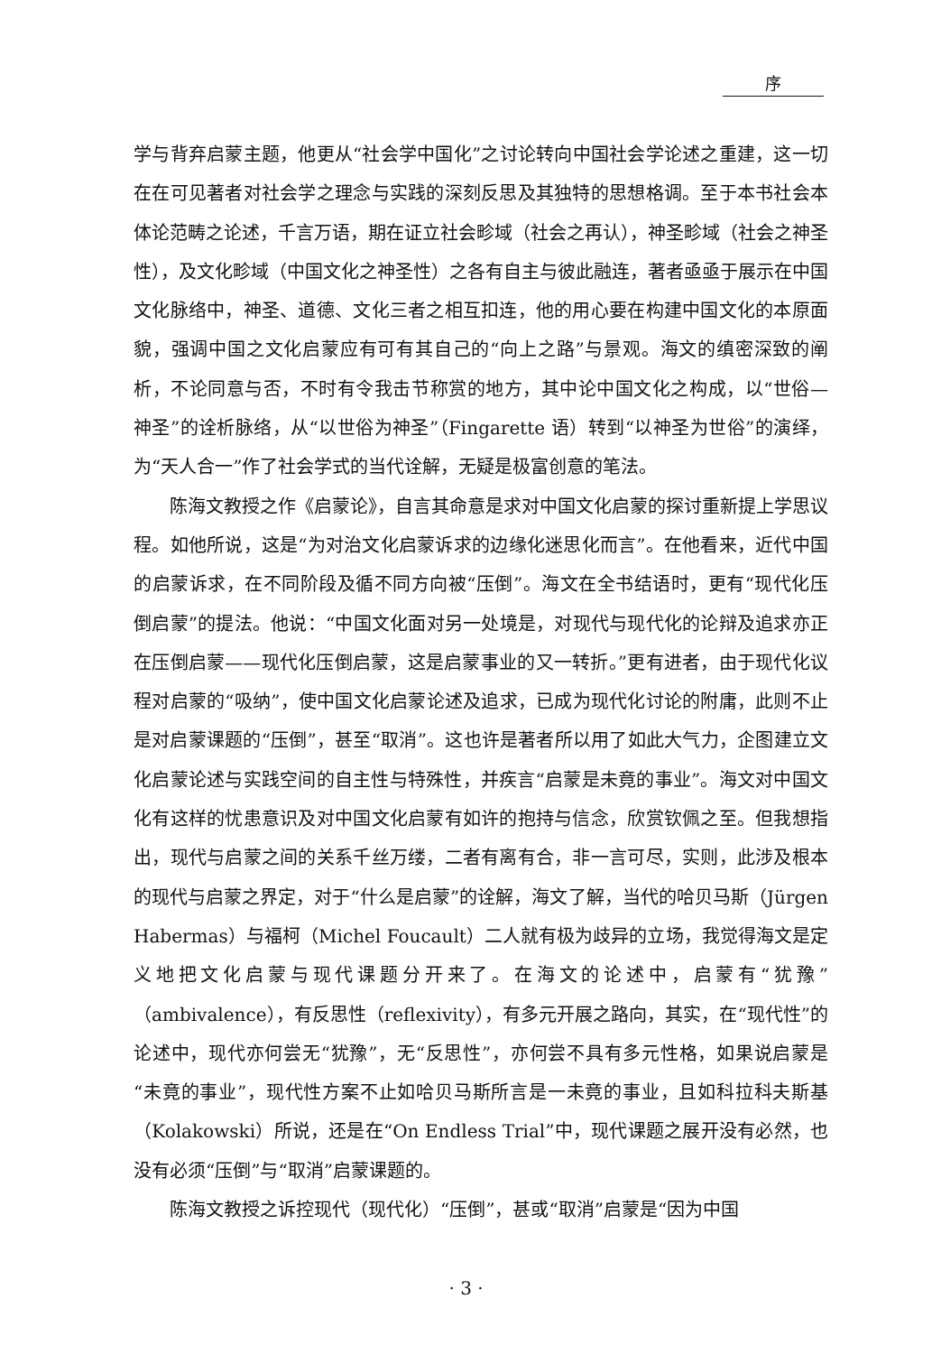序
学与背弃启蒙主题，他更从“社会学中国化”之讨论转向中国社会学论述之重建，这一切在在可见著者对社会学之理念与实践的深刻反思及其独特的思想格调。至于本书社会本体论范畴之论述，千言万语，期在证立社会畛域（社会之再认），神圣畛域（社会之神圣性），及文化畛域（中国文化之神圣性）之各有自主与彼此融连，著者亟亟于展示在中国文化脉络中，神圣、道德、文化三者之相互扣连，他的用心要在构建中国文化的本原面貌，强调中国之文化启蒙应有可有其自己的“向上之路”与景观。海文的缜密深致的阐析，不论同意与否，不时有令我击节称赏的地方，其中论中国文化之构成，以“世俗—神圣”的诠析脉络，从“以世俗为神圣”（Fingarette 语）转到“以神圣为世俗”的演绎，为“天人合一”作了社会学式的当代诠解，无疑是极富创意的笔法。
陈海文教授之作《启蒙论》，自言其命意是求对中国文化启蒙的探讨重新提上学思议程。如他所说，这是“为对治文化启蒙诉求的边缘化迷思化而言”。在他看来，近代中国的启蒙诉求，在不同阶段及循不同方向被“压倒”。海文在全书结语时，更有“现代化压倒启蒙”的提法。他说：“中国文化面对另一处境是，对现代与现代化的论辩及追求亦正在压倒启蒙——现代化压倒启蒙，这是启蒙事业的又一转折。”更有进者，由于现代化议程对启蒙的“吸纳”，使中国文化启蒙论述及追求，已成为现代化讨论的附庸，此则不止是对启蒙课题的“压倒”，甚至“取消”。这也许是著者所以用了如此大气力，企图建立文化启蒙论述与实践空间的自主性与特殊性，并疾言“启蒙是未竟的事业”。海文对中国文化有这样的忧患意识及对中国文化启蒙有如许的抱持与信念，欣赏钦佩之至。但我想指出，现代与启蒙之间的关系千丝万缕，二者有离有合，非一言可尽，实则，此涉及根本的现代与启蒙之界定，对于“什么是启蒙”的诠解，海文了解，当代的哈贝马斯（Jürgen Habermas）与福柯（Michel Foucault）二人就有极为歧异的立场，我觉得海文是定义地把文化启蒙与现代课题分开来了。在海文的论述中，启蒙有“犹豫”（ambivalence），有反思性（reflexivity），有多元开展之路向，其实，在“现代性”的论述中，现代亦何尝无“犹豫”，无“反思性”，亦何尝不具有多元性格，如果说启蒙是“未竟的事业”，现代性方案不止如哈贝马斯所言是一未竟的事业，且如科拉科夫斯基（Kolakowski）所说，还是在“On Endless Trial”中，现代课题之展开没有必然，也没有必须“压倒”与“取消”启蒙课题的。
陈海文教授之诉控现代（现代化）“压倒”，甚或“取消”启蒙是“因为中国
· 3 ·